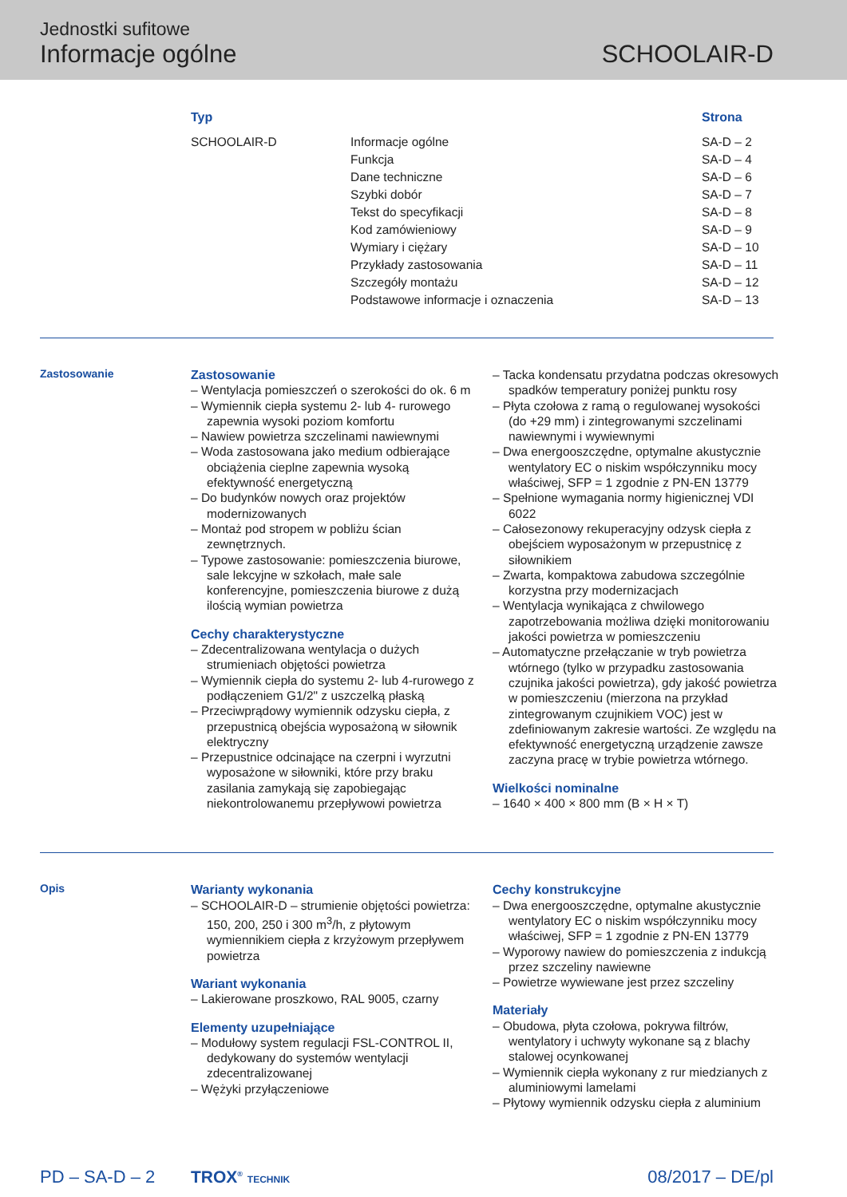Jednostki sufitowe
Informacje ogólne
SCHOOLAIR-D
| Typ | | Strona |
| --- | --- | --- |
| SCHOOLAIR-D | Informacje ogólne | SA-D – 2 |
| | Funkcja | SA-D – 4 |
| | Dane techniczne | SA-D – 6 |
| | Szybki dobór | SA-D – 7 |
| | Tekst do specyfikacji | SA-D – 8 |
| | Kod zamówieniowy | SA-D – 9 |
| | Wymiary i ciężary | SA-D – 10 |
| | Przykłady zastosowania | SA-D – 11 |
| | Szczegóły montażu | SA-D – 12 |
| | Podstawowe informacje i oznaczenia | SA-D – 13 |
Zastosowanie
Zastosowanie
– Wentylacja pomieszczeń o szerokości do ok. 6 m
– Wymiennik ciepła systemu 2- lub 4- rurowego zapewnia wysoki poziom komfortu
– Nawiew powietrza szczelinami nawiewnymi
– Woda zastosowana jako medium odbierające obciążenia cieplne zapewnia wysoką efektywność energetyczną
– Do budynków nowych oraz projektów modernizowanych
– Montaż pod stropem w pobliżu ścian zewnętrznych.
– Typowe zastosowanie: pomieszczenia biurowe, sale lekcyjne w szkołach, małe sale konferencyjne, pomieszczenia biurowe z dużą ilością wymian powietrza
Cechy charakterystyczne
– Zdecentralizowana wentylacja o dużych strumieniach objętości powietrza
– Wymiennik ciepła do systemu 2- lub 4-rurowego z podłączeniem G1/2" z uszczelką płaską
– Przeciwprądowy wymiennik odzysku ciepła, z przepustnicą obejścia wyposażoną w siłownik elektryczny
– Przepustnice odcinające na czerpni i wyrzutni wyposażone w siłowniki, które przy braku zasilania zamykają się zapobiegając niekontrolowanemu przepływowi powietrza
– Tacka kondensatu przydatna podczas okresowych spadków temperatury poniżej punktu rosy
– Płyta czołowa z ramą o regulowanej wysokości (do +29 mm) i zintegrowanymi szczelinami nawiewnymi i wywiewnymi
– Dwa energooszczędne, optymalne akustycznie wentylatory EC o niskim współczynniku mocy właściwej, SFP = 1 zgodnie z PN-EN 13779
– Spełnione wymagania normy higienicznej VDI 6022
– Całosezonowy rekuperacyjny odzysk ciepła z obejściem wyposażonym w przepustnicę z siłownikiem
– Zwarta, kompaktowa zabudowa szczególnie korzystna przy modernizacjach
– Wentylacja wynikająca z chwilowego zapotrzebowania możliwa dzięki monitorowaniu jakości powietrza w pomieszczeniu
– Automatyczne przełączanie w tryb powietrza wtórnego (tylko w przypadku zastosowania czujnika jakości powietrza), gdy jakość powietrza w pomieszczeniu (mierzona na przykład zintegrowanym czujnikiem VOC) jest w zdefiniowanym zakresie wartości. Ze względu na efektywność energetyczną urządzenie zawsze zaczyna pracę w trybie powietrza wtórnego.
Wielkości nominalne
– 1640 × 400 × 800 mm (B × H × T)
Opis
Warianty wykonania
– SCHOOLAIR-D – strumienie objętości powietrza: 150, 200, 250 i 300 m<sup>3</sup>/h, z płytowym wymiennikiem ciepła z krzyżowym przepływem powietrza
Wariant wykonania
– Lakierowane proszkowo, RAL 9005, czarny
Elementy uzupełniające
– Modułowy system regulacji FSL-CONTROL II, dedykowany do systemów wentylacji zdecentralizowanej
– Wężyki przyłączeniowe
Cechy konstrukcyjne
– Dwa energooszczędne, optymalne akustycznie wentylatory EC o niskim współczynniku mocy właściwej, SFP = 1 zgodnie z PN-EN 13779
– Wyporowy nawiew do pomieszczenia z indukcją przez szczeliny nawiewne
– Powietrze wywiewane jest przez szczeliny
Materiały
– Obudowa, płyta czołowa, pokrywa filtrów, wentylatory i uchwyty wykonane są z blachy stalowej ocynkowanej
– Wymiennik ciepła wykonany z rur miedzianych z aluminiowymi lamelami
– Płytowy wymiennik odzysku ciepła z aluminium
PD – SA-D – 2 TROX<sup>®</sup> TECHNIK 08/2017 – DE/pl